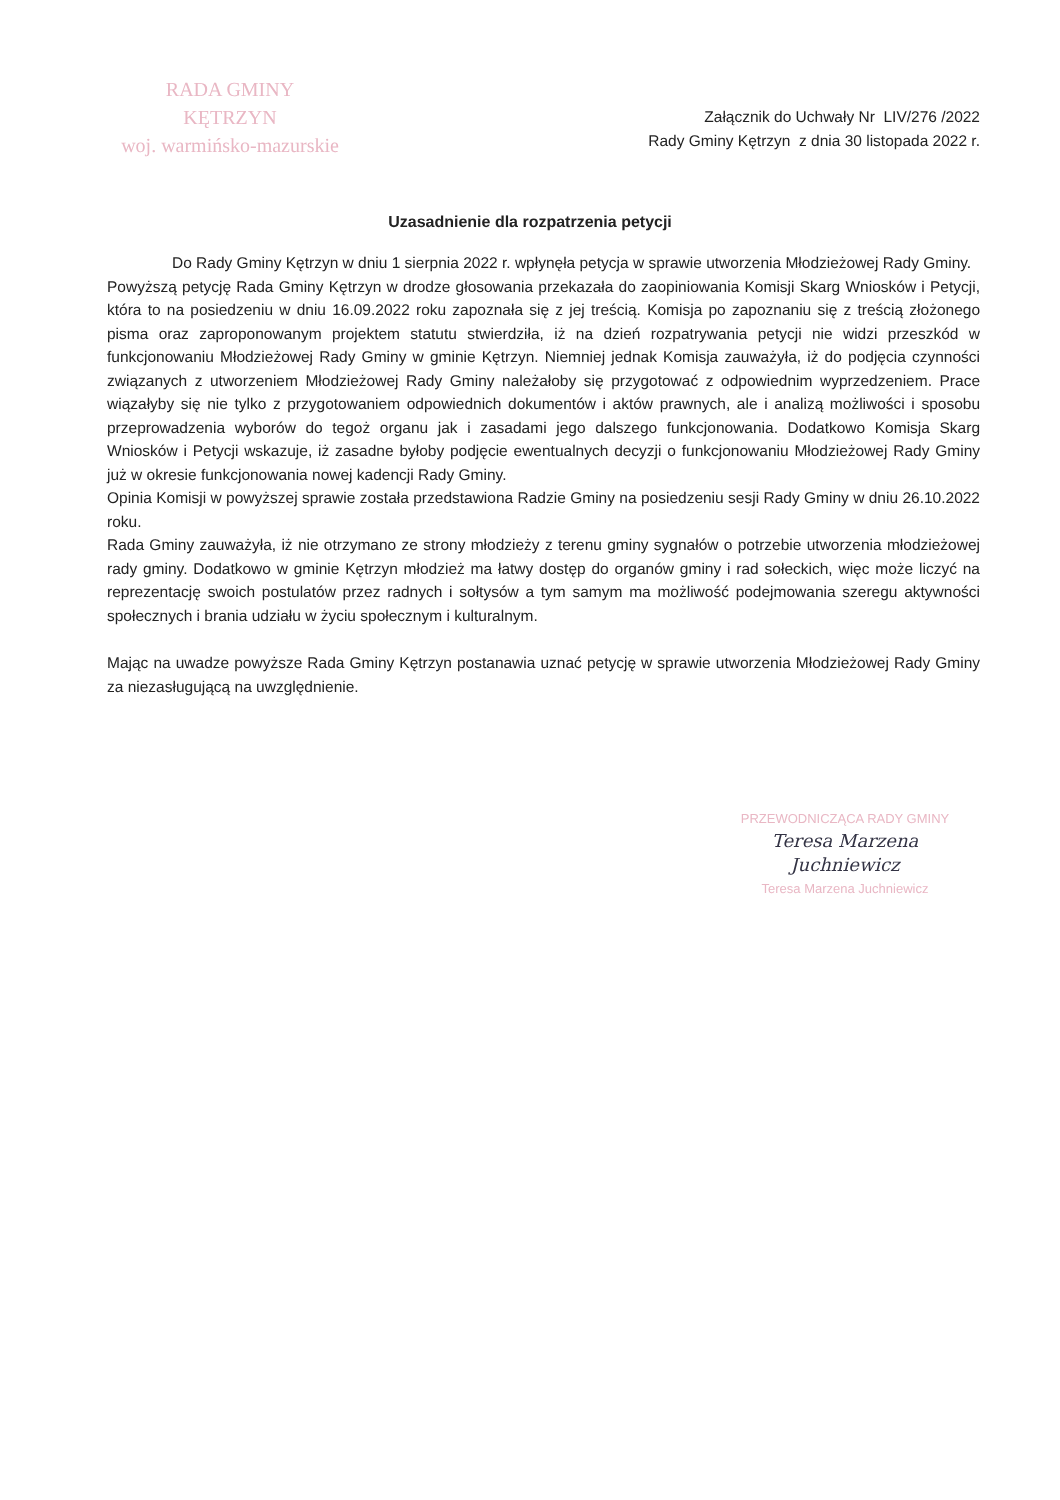RADA GMINY
KĘTRZYN
woj. warmińsko-mazurskie
Załącznik do Uchwały Nr LIV/276 /2022
Rady Gminy Kętrzyn z dnia 30 listopada 2022 r.
Uzasadnienie dla rozpatrzenia petycji
Do Rady Gminy Kętrzyn w dniu 1 sierpnia 2022 r. wpłynęła petycja w sprawie utworzenia Młodzieżowej Rady Gminy.
Powyższą petycję Rada Gminy Kętrzyn w drodze głosowania przekazała do zaopiniowania Komisji Skarg Wniosków i Petycji, która to na posiedzeniu w dniu 16.09.2022 roku zapoznała się z jej treścią. Komisja po zapoznaniu się z treścią złożonego pisma oraz zaproponowanym projektem statutu stwierdziła, iż na dzień rozpatrywania petycji nie widzi przeszkód w funkcjonowaniu Młodzieżowej Rady Gminy w gminie Kętrzyn. Niemniej jednak Komisja zauważyła, iż do podjęcia czynności związanych z utworzeniem Młodzieżowej Rady Gminy należałoby się przygotować z odpowiednim wyprzedzeniem. Prace wiązałyby się nie tylko z przygotowaniem odpowiednich dokumentów i aktów prawnych, ale i analizą możliwości i sposobu przeprowadzenia wyborów do tegoż organu jak i zasadami jego dalszego funkcjonowania. Dodatkowo Komisja Skarg Wniosków i Petycji wskazuje, iż zasadne byłoby podjęcie ewentualnych decyzji o funkcjonowaniu Młodzieżowej Rady Gminy już w okresie funkcjonowania nowej kadencji Rady Gminy.
Opinia Komisji w powyższej sprawie została przedstawiona Radzie Gminy na posiedzeniu sesji Rady Gminy w dniu 26.10.2022 roku.
Rada Gminy zauważyła, iż nie otrzymano ze strony młodzieży z terenu gminy sygnałów o potrzebie utworzenia młodzieżowej rady gminy. Dodatkowo w gminie Kętrzyn młodzież ma łatwy dostęp do organów gminy i rad sołeckich, więc może liczyć na reprezentację swoich postulatów przez radnych i sołtysów a tym samym ma możliwość podejmowania szeregu aktywności społecznych i brania udziału w życiu społecznym i kulturalnym.
Mając na uwadze powyższe Rada Gminy Kętrzyn postanawia uznać petycję w sprawie utworzenia Młodzieżowej Rady Gminy za niezasługującą na uwzględnienie.
PRZEWODNICZĄCA RADY GMINY
Teresa Marzena Juchniewicz
Teresa Marzena Juchniewicz